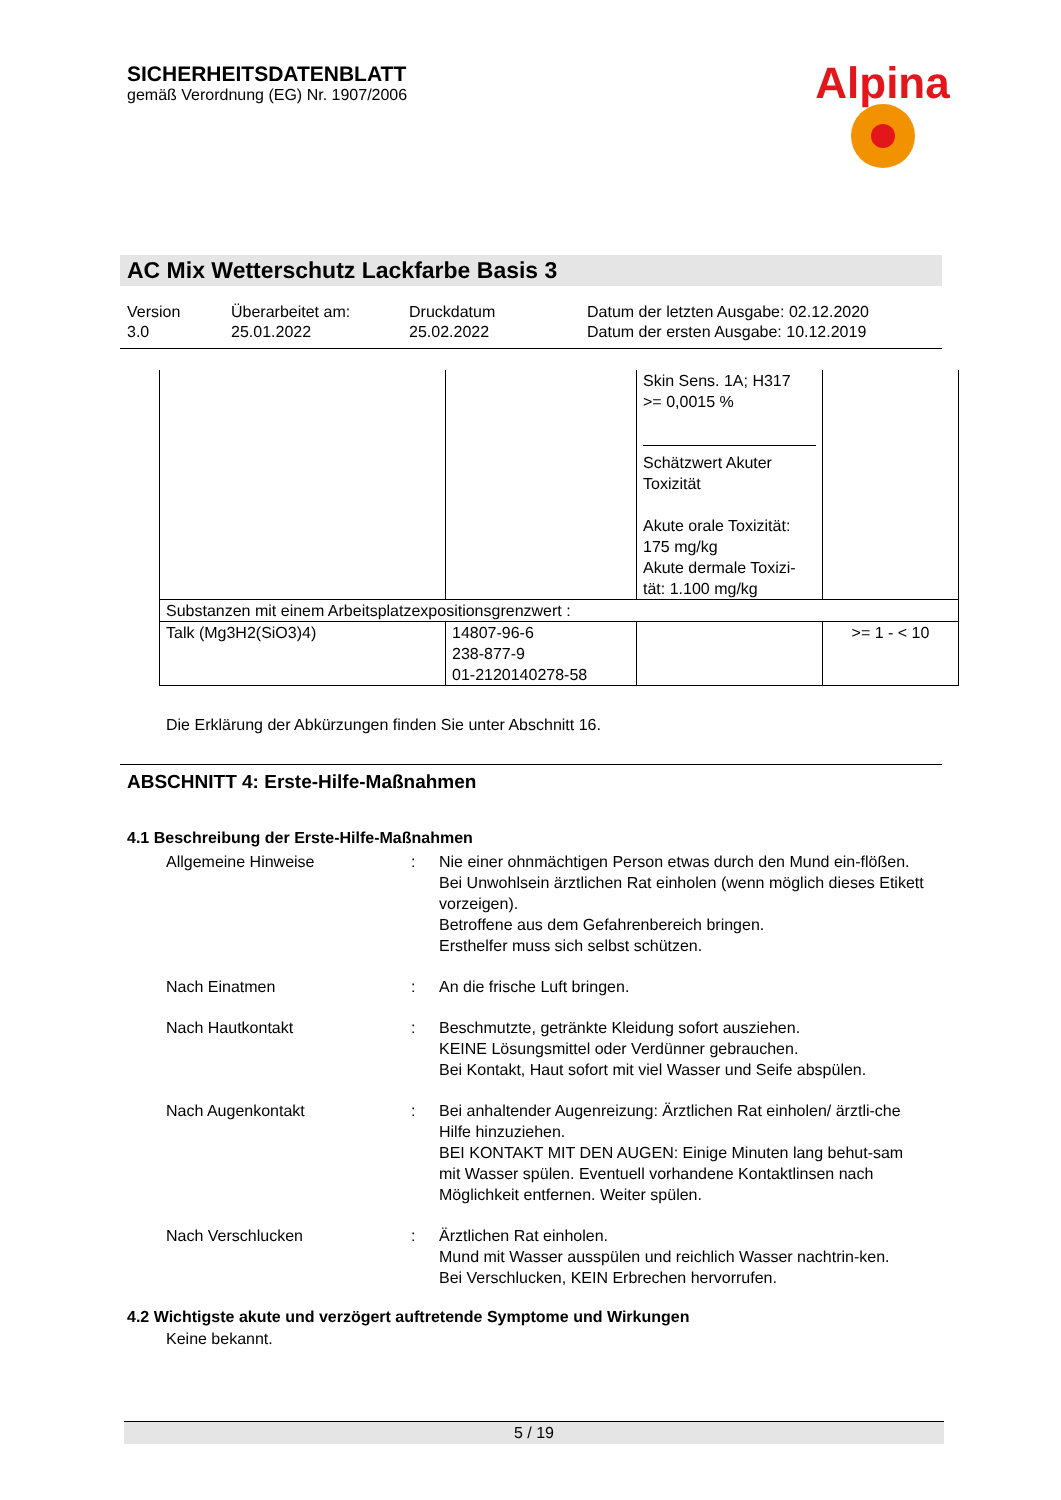SICHERHEITSDATENBLATT
gemäß Verordnung (EG) Nr. 1907/2006
Alpina
AC Mix Wetterschutz Lackfarbe Basis 3
Version
3.0
Überarbeitet am:
25.01.2022
Druckdatum
25.02.2022
Datum der letzten Ausgabe: 02.12.2020
Datum der ersten Ausgabe: 10.12.2019
| | | Skin Sens. 1A; H317 >= 0,0015 % Schätzwert Akuter Toxizität Akute orale Toxizität: 175 mg/kg Akute dermale Toxizi-tät: 1.100 mg/kg | |
| Substanzen mit einem Arbeitsplatzexpositionsgrenzwert : | | | |
| Talk (Mg3H2(SiO3)4) | 14807-96-6 238-877-9 01-2120140278-58 | | >= 1 - < 10 |
Die Erklärung der Abkürzungen finden Sie unter Abschnitt 16.
ABSCHNITT 4: Erste-Hilfe-Maßnahmen
4.1 Beschreibung der Erste-Hilfe-Maßnahmen
Allgemeine Hinweise : Nie einer ohnmächtigen Person etwas durch den Mund ein-flößen.
Bei Unwohlsein ärztlichen Rat einholen (wenn möglich dieses Etikett vorzeigen).
Betroffene aus dem Gefahrenbereich bringen.
Ersthelfer muss sich selbst schützen.
Nach Einatmen : An die frische Luft bringen.
Nach Hautkontakt : Beschmutzte, getränkte Kleidung sofort ausziehen.
KEINE Lösungsmittel oder Verdünner gebrauchen.
Bei Kontakt, Haut sofort mit viel Wasser und Seife abspülen.
Nach Augenkontakt : Bei anhaltender Augenreizung: Ärztlichen Rat einholen/ ärztli-che Hilfe hinzuziehen.
BEI KONTAKT MIT DEN AUGEN: Einige Minuten lang behut-sam mit Wasser spülen. Eventuell vorhandene Kontaktlinsen nach Möglichkeit entfernen. Weiter spülen.
Nach Verschlucken : Ärztlichen Rat einholen.
Mund mit Wasser ausspülen und reichlich Wasser nachtrin-ken.
Bei Verschlucken, KEIN Erbrechen hervorrufen.
4.2 Wichtigste akute und verzögert auftretende Symptome und Wirkungen
Keine bekannt.
5 / 19